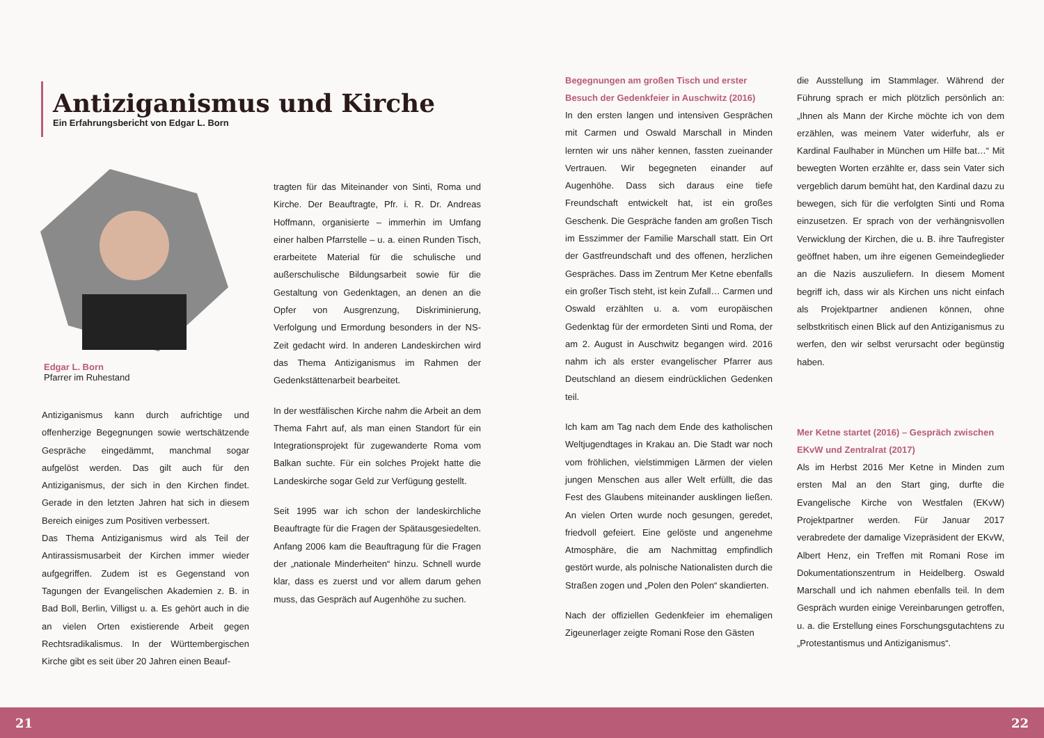Antiziganismus und Kirche
Ein Erfahrungsbericht von Edgar L. Born
Edgar L. Born
Pfarrer im Ruhestand
Antiziganismus kann durch aufrichtige und offenherzige Begegnungen sowie wertschätzende Gespräche eingedämmt, manchmal sogar aufgelöst werden. Das gilt auch für den Antiziganismus, der sich in den Kirchen findet. Gerade in den letzten Jahren hat sich in diesem Bereich einiges zum Positiven verbessert.
Das Thema Antiziganismus wird als Teil der Antirassismusarbeit der Kirchen immer wieder aufgegriffen. Zudem ist es Gegenstand von Tagungen der Evangelischen Akademien z. B. in Bad Boll, Berlin, Villigst u. a. Es gehört auch in die an vielen Orten existierende Arbeit gegen Rechtsradikalismus. In der Württembergischen Kirche gibt es seit über 20 Jahren einen Beauf-
tragten für das Miteinander von Sinti, Roma und Kirche. Der Beauftragte, Pfr. i. R. Dr. Andreas Hoffmann, organisierte – immerhin im Umfang einer halben Pfarrstelle – u. a. einen Runden Tisch, erarbeitete Material für die schulische und außerschulische Bildungsarbeit sowie für die Gestaltung von Gedenktagen, an denen an die Opfer von Ausgrenzung, Diskriminierung, Verfolgung und Ermordung besonders in der NS-Zeit gedacht wird. In anderen Landeskirchen wird das Thema Antiziganismus im Rahmen der Gedenkstättenarbeit bearbeitet.
In der westfälischen Kirche nahm die Arbeit an dem Thema Fahrt auf, als man einen Standort für ein Integrationsprojekt für zugewanderte Roma vom Balkan suchte. Für ein solches Projekt hatte die Landeskirche sogar Geld zur Verfügung gestellt.
Seit 1995 war ich schon der landeskirchliche Beauftragte für die Fragen der Spätausgesiedelten. Anfang 2006 kam die Beauftragung für die Fragen der „nationale Minderheiten“ hinzu. Schnell wurde klar, dass es zuerst und vor allem darum gehen muss, das Gespräch auf Augenhöhe zu suchen.
Begegnungen am großen Tisch und erster Besuch der Gedenkfeier in Auschwitz (2016)
In den ersten langen und intensiven Gesprächen mit Carmen und Oswald Marschall in Minden lernten wir uns näher kennen, fassten zueinander Vertrauen. Wir begegneten einander auf Augenhöhe. Dass sich daraus eine tiefe Freundschaft entwickelt hat, ist ein großes Geschenk. Die Gespräche fanden am großen Tisch im Esszimmer der Familie Marschall statt. Ein Ort der Gastfreundschaft und des offenen, herzlichen Gespräches. Dass im Zentrum Mer Ketne ebenfalls ein großer Tisch steht, ist kein Zufall… Carmen und Oswald erzählten u. a. vom europäischen Gedenktag für der ermordeten Sinti und Roma, der am 2. August in Auschwitz begangen wird. 2016 nahm ich als erster evangelischer Pfarrer aus Deutschland an diesem eindrücklichen Gedenken teil.
Ich kam am Tag nach dem Ende des katholischen Weltjugendtages in Krakau an. Die Stadt war noch vom fröhlichen, vielstimmigen Lärmen der vielen jungen Menschen aus aller Welt erfüllt, die das Fest des Glaubens miteinander ausklingen ließen. An vielen Orten wurde noch gesungen, geredet, friedvoll gefeiert. Eine gelöste und angenehme Atmosphäre, die am Nachmittag empfindlich gestört wurde, als polnische Nationalisten durch die Straßen zogen und „Polen den Polen“ skandierten.
Nach der offiziellen Gedenkfeier im ehemaligen Zigeunerlager zeigte Romani Rose den Gästen
die Ausstellung im Stammlager. Während der Führung sprach er mich plötzlich persönlich an: „Ihnen als Mann der Kirche möchte ich von dem erzählen, was meinem Vater widerfuhr, als er Kardinal Faulhaber in München um Hilfe bat…“ Mit bewegten Worten erzählte er, dass sein Vater sich vergeblich darum bemüht hat, den Kardinal dazu zu bewegen, sich für die verfolgten Sinti und Roma einzusetzen. Er sprach von der verhängnisvollen Verwicklung der Kirchen, die u. B. ihre Taufregister geöffnet haben, um ihre eigenen Gemeindeglieder an die Nazis auszuliefern. In diesem Moment begriff ich, dass wir als Kirchen uns nicht einfach als Projektpartner andienen können, ohne selbstkritisch einen Blick auf den Antiziganismus zu werfen, den wir selbst verursacht oder begünstig haben.
Mer Ketne startet (2016) – Gespräch zwischen EKvW und Zentralrat (2017)
Als im Herbst 2016 Mer Ketne in Minden zum ersten Mal an den Start ging, durfte die Evangelische Kirche von Westfalen (EKvW) Projektpartner werden. Für Januar 2017 verabredete der damalige Vizepräsident der EKvW, Albert Henz, ein Treffen mit Romani Rose im Dokumentationszentrum in Heidelberg. Oswald Marschall und ich nahmen ebenfalls teil. In dem Gespräch wurden einige Vereinbarungen getroffen, u. a. die Erstellung eines Forschungsgutachtens zu „Protestantismus und Antiziganismus“.
21 22